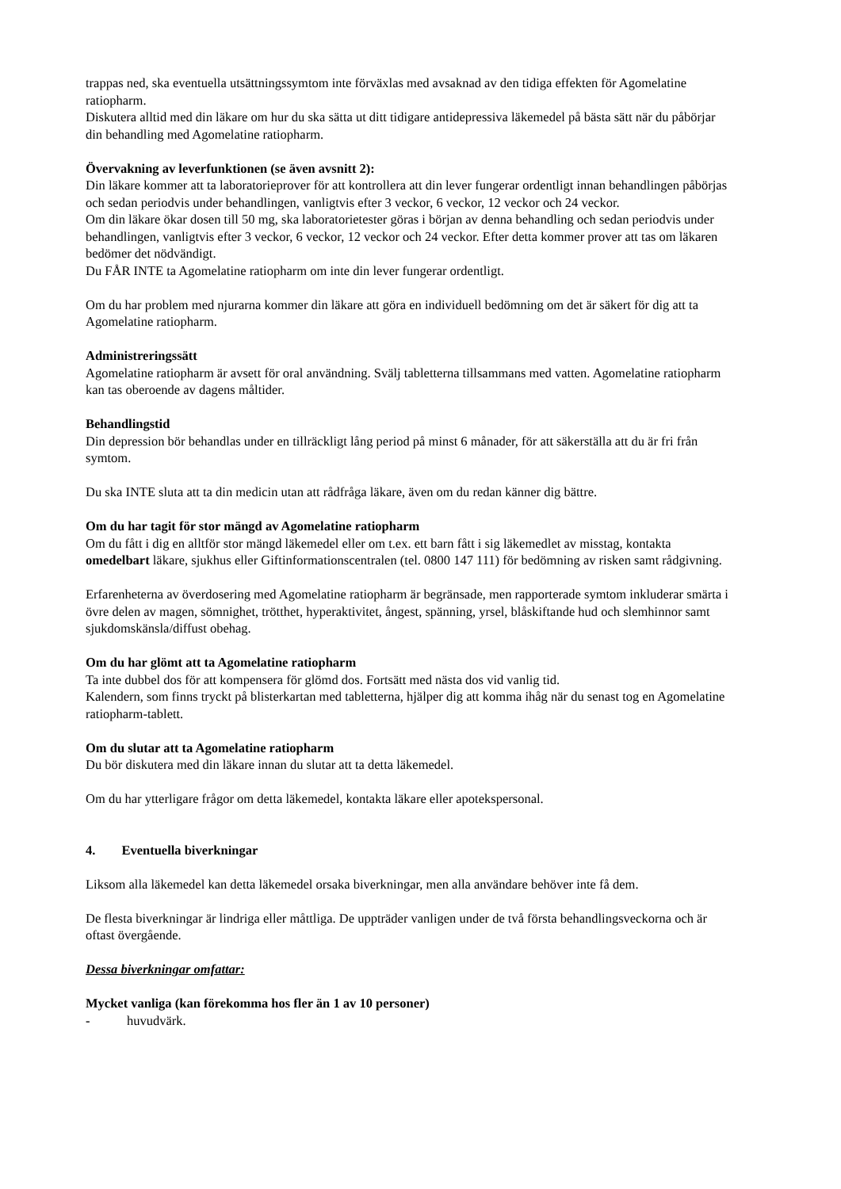trappas ned, ska eventuella utsättningssymtom inte förväxlas med avsaknad av den tidiga effekten för Agomelatine ratiopharm.
Diskutera alltid med din läkare om hur du ska sätta ut ditt tidigare antidepressiva läkemedel på bästa sätt när du påbörjar din behandling med Agomelatine ratiopharm.
Övervakning av leverfunktionen (se även avsnitt 2):
Din läkare kommer att ta laboratorieprover för att kontrollera att din lever fungerar ordentligt innan behandlingen påbörjas och sedan periodvis under behandlingen, vanligtvis efter 3 veckor, 6 veckor, 12 veckor och 24 veckor.
Om din läkare ökar dosen till 50 mg, ska laboratorietester göras i början av denna behandling och sedan periodvis under behandlingen, vanligtvis efter 3 veckor, 6 veckor, 12 veckor och 24 veckor. Efter detta kommer prover att tas om läkaren bedömer det nödvändigt.
Du FÅR INTE ta Agomelatine ratiopharm om inte din lever fungerar ordentligt.
Om du har problem med njurarna kommer din läkare att göra en individuell bedömning om det är säkert för dig att ta Agomelatine ratiopharm.
Administreringssätt
Agomelatine ratiopharm är avsett för oral användning. Svälj tabletterna tillsammans med vatten. Agomelatine ratiopharm kan tas oberoende av dagens måltider.
Behandlingstid
Din depression bör behandlas under en tillräckligt lång period på minst 6 månader, för att säkerställa att du är fri från symtom.
Du ska INTE sluta att ta din medicin utan att rådfråga läkare, även om du redan känner dig bättre.
Om du har tagit för stor mängd av Agomelatine ratiopharm
Om du fått i dig en alltför stor mängd läkemedel eller om t.ex. ett barn fått i sig läkemedlet av misstag, kontakta omedelbart läkare, sjukhus eller Giftinformationscentralen (tel. 0800 147 111) för bedömning av risken samt rådgivning.
Erfarenheterna av överdosering med Agomelatine ratiopharm är begränsade, men rapporterade symtom inkluderar smärta i övre delen av magen, sömnighet, trötthet, hyperaktivitet, ångest, spänning, yrsel, blåskiftande hud och slemhinnor samt sjukdomskänsla/diffust obehag.
Om du har glömt att ta Agomelatine ratiopharm
Ta inte dubbel dos för att kompensera för glömd dos. Fortsätt med nästa dos vid vanlig tid.
Kalendern, som finns tryckt på blisterkartan med tabletterna, hjälper dig att komma ihåg när du senast tog en Agomelatine ratiopharm-tablett.
Om du slutar att ta Agomelatine ratiopharm
Du bör diskutera med din läkare innan du slutar att ta detta läkemedel.
Om du har ytterligare frågor om detta läkemedel, kontakta läkare eller apotekspersonal.
4. Eventuella biverkningar
Liksom alla läkemedel kan detta läkemedel orsaka biverkningar, men alla användare behöver inte få dem.
De flesta biverkningar är lindriga eller måttliga. De uppträder vanligen under de två första behandlingsveckorna och är oftast övergående.
Dessa biverkningar omfattar:
Mycket vanliga (kan förekomma hos fler än 1 av 10 personer)
- huvudvärk.